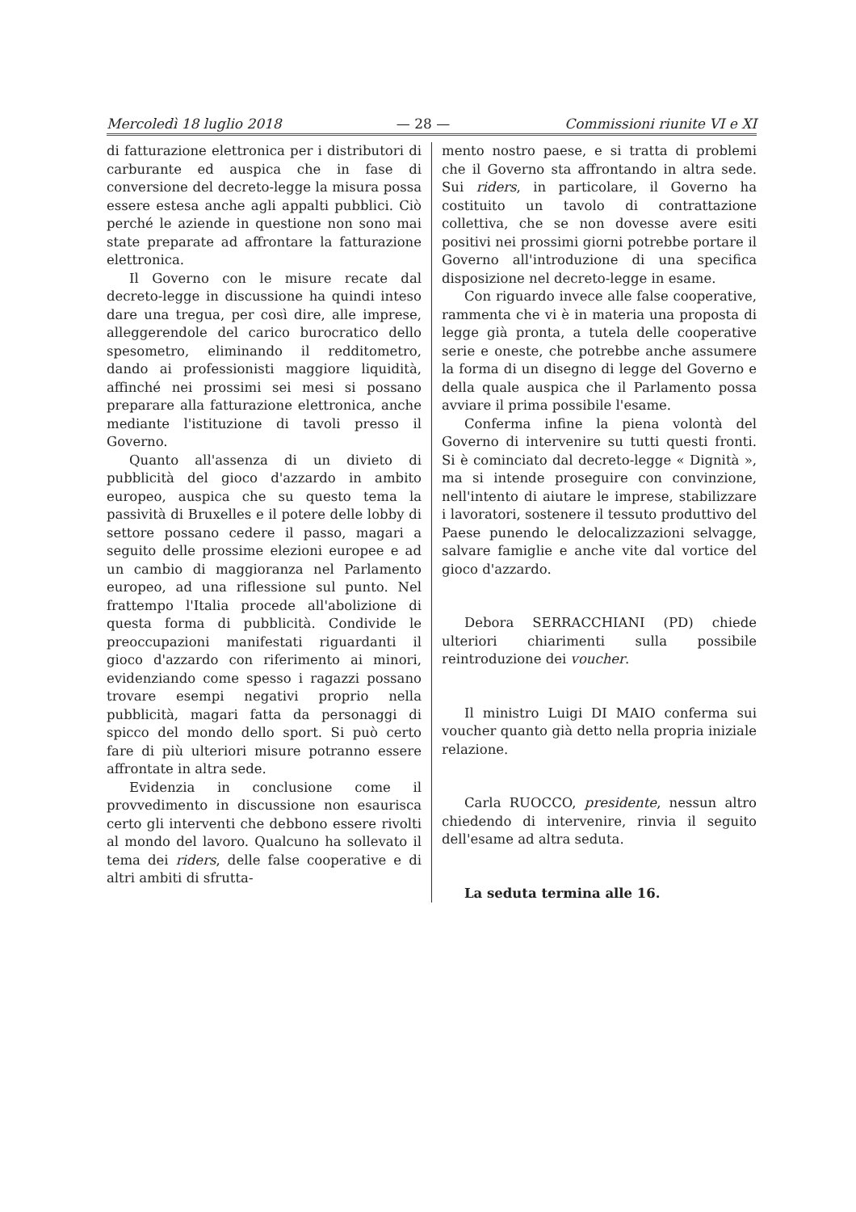Mercoledì 18 luglio 2018 — 28 — Commissioni riunite VI e XI
di fatturazione elettronica per i distributori di carburante ed auspica che in fase di conversione del decreto-legge la misura possa essere estesa anche agli appalti pubblici. Ciò perché le aziende in questione non sono mai state preparate ad affrontare la fatturazione elettronica.
Il Governo con le misure recate dal decreto-legge in discussione ha quindi inteso dare una tregua, per così dire, alle imprese, alleggerendole del carico burocratico dello spesometro, eliminando il redditometro, dando ai professionisti maggiore liquidità, affinché nei prossimi sei mesi si possano preparare alla fatturazione elettronica, anche mediante l'istituzione di tavoli presso il Governo.
Quanto all'assenza di un divieto di pubblicità del gioco d'azzardo in ambito europeo, auspica che su questo tema la passività di Bruxelles e il potere delle lobby di settore possano cedere il passo, magari a seguito delle prossime elezioni europee e ad un cambio di maggioranza nel Parlamento europeo, ad una riflessione sul punto. Nel frattempo l'Italia procede all'abolizione di questa forma di pubblicità. Condivide le preoccupazioni manifestati riguardanti il gioco d'azzardo con riferimento ai minori, evidenziando come spesso i ragazzi possano trovare esempi negativi proprio nella pubblicità, magari fatta da personaggi di spicco del mondo dello sport. Si può certo fare di più ulteriori misure potranno essere affrontate in altra sede.
Evidenzia in conclusione come il provvedimento in discussione non esaurisca certo gli interventi che debbono essere rivolti al mondo del lavoro. Qualcuno ha sollevato il tema dei riders, delle false cooperative e di altri ambiti di sfrutta-
mento nostro paese, e si tratta di problemi che il Governo sta affrontando in altra sede. Sui riders, in particolare, il Governo ha costituito un tavolo di contrattazione collettiva, che se non dovesse avere esiti positivi nei prossimi giorni potrebbe portare il Governo all'introduzione di una specifica disposizione nel decreto-legge in esame.
Con riguardo invece alle false cooperative, rammenta che vi è in materia una proposta di legge già pronta, a tutela delle cooperative serie e oneste, che potrebbe anche assumere la forma di un disegno di legge del Governo e della quale auspica che il Parlamento possa avviare il prima possibile l'esame.
Conferma infine la piena volontà del Governo di intervenire su tutti questi fronti. Si è cominciato dal decreto-legge « Dignità », ma si intende proseguire con convinzione, nell'intento di aiutare le imprese, stabilizzare i lavoratori, sostenere il tessuto produttivo del Paese punendo le delocalizzazioni selvagge, salvare famiglie e anche vite dal vortice del gioco d'azzardo.
Debora SERRACCHIANI (PD) chiede ulteriori chiarimenti sulla possibile reintroduzione dei voucher.
Il ministro Luigi DI MAIO conferma sui voucher quanto già detto nella propria iniziale relazione.
Carla RUOCCO, presidente, nessun altro chiedendo di intervenire, rinvia il seguito dell'esame ad altra seduta.
La seduta termina alle 16.